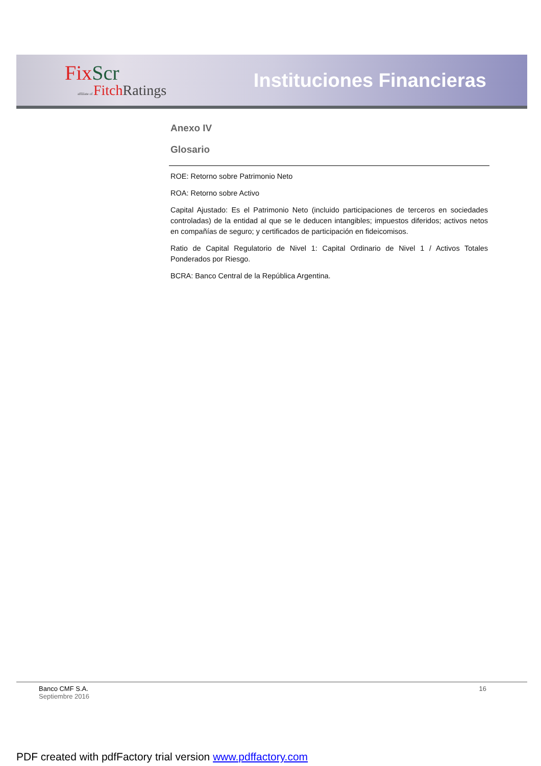FixScr
affiliate of FitchRatings
Instituciones Financieras
Anexo IV
Glosario
ROE: Retorno sobre Patrimonio Neto
ROA: Retorno sobre Activo
Capital Ajustado: Es el Patrimonio Neto (incluido participaciones de terceros en sociedades controladas) de la entidad al que se le deducen intangibles; impuestos diferidos; activos netos en compañías de seguro; y certificados de participación en fideicomisos.
Ratio de Capital Regulatorio de Nivel 1: Capital Ordinario de Nivel 1 / Activos Totales Ponderados por Riesgo.
BCRA: Banco Central de la República Argentina.
Banco CMF S.A.
Septiembre 2016
16
PDF created with pdfFactory trial version www.pdffactory.com